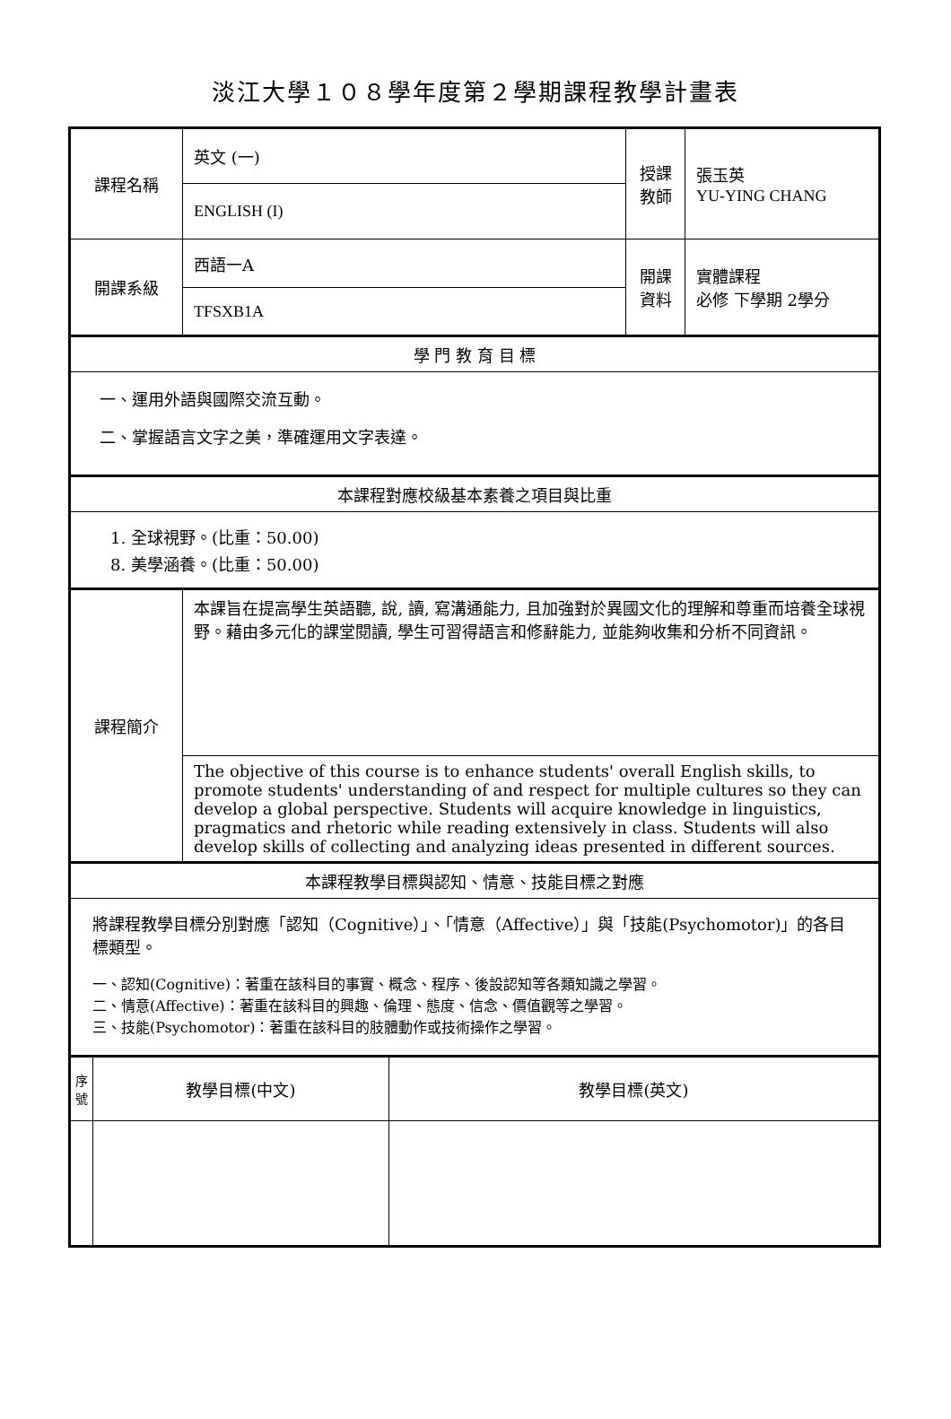淡江大學１０８學年度第２學期課程教學計畫表
| 課程名稱 | | 英文 (一) | | 授課 教師 | 張玉英 YU-YING CHANG |
| | | ENGLISH (I) | | | |
| 開課系級 | | 西語一A | | 開課 資料 | 實體課程 必修 下學期 2學分 |
| | | TFSXB1A | | | |
| 學 門 教 育 目 標 | | | | | |
| 一、運用外語與國際交流互動。 二、掌握語言文字之美，準確運用文字表達。 | | | | | |
| 本課程對應校級基本素養之項目與比重 | | | | | |
| 1. 全球視野。(比重：50.00) 8. 美學涵養。(比重：50.00) | | | | | |
| 課程簡介 | | 本課旨在提高學生英語聽, 說, 讀, 寫溝通能力, 且加強對於異國文化的理解和尊重而培養全球視野。藉由多元化的課堂閱讀, 學生可習得語言和修辭能力, 並能夠收集和分析不同資訊。 | | | |
| | | The objective of this course is to enhance students' overall English skills, to promote students' understanding of and respect for multiple cultures so they can develop a global perspective. Students will acquire knowledge in linguistics, pragmatics and rhetoric while reading extensively in class. Students will also develop skills of collecting and analyzing ideas presented in different sources. | | | |
| 本課程教學目標與認知、情意、技能目標之對應 | | | | | |
| 將課程教學目標分別對應「認知（Cognitive）」、「情意（Affective）」與「技能(Psychomotor)」的各目標類型。 一、認知(Cognitive)：著重在該科目的事實、概念、程序、後設認知等各類知識之學習。 二、情意(Affective)：著重在該科目的興趣、倫理、態度、信念、價值觀等之學習。 三、技能(Psychomotor)：著重在該科目的肢體動作或技術操作之學習。 | | | | | |
| 序號 | 教學目標(中文) | | 教學目標(英文) | | |